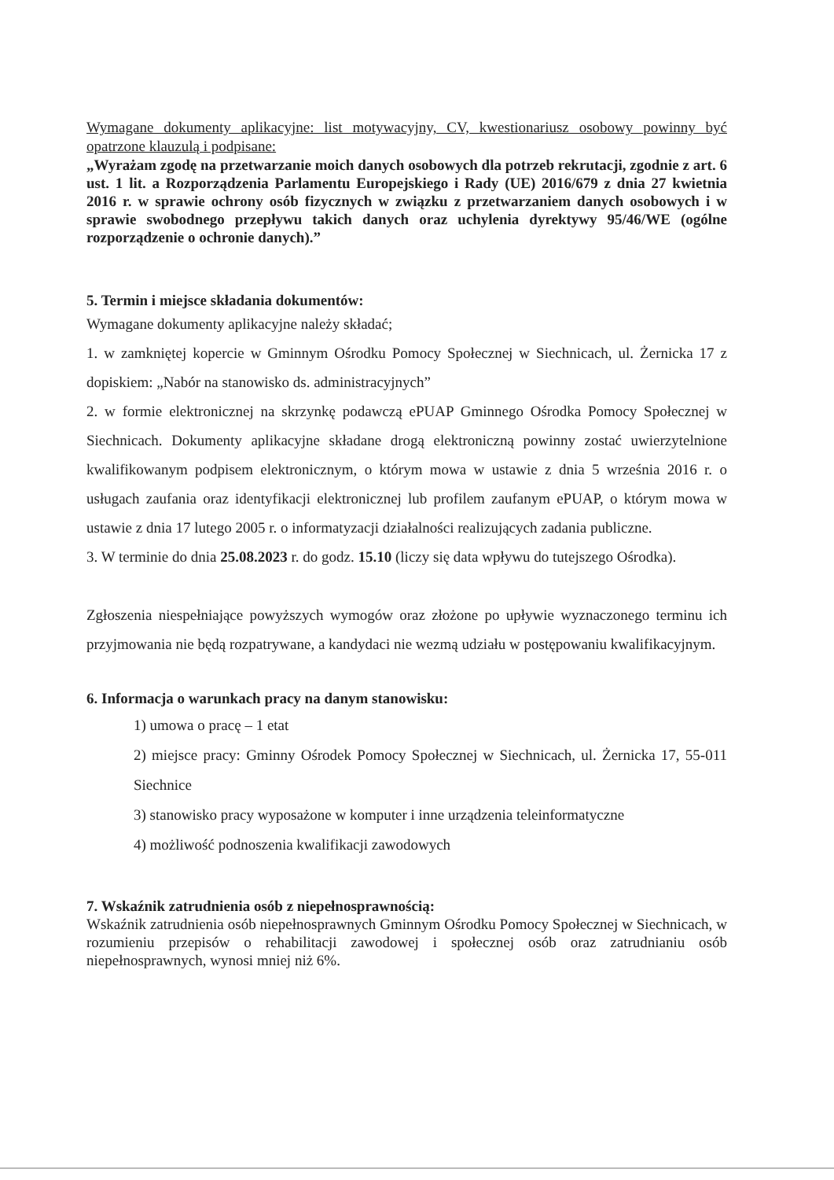Wymagane dokumenty aplikacyjne: list motywacyjny, CV, kwestionariusz osobowy powinny być opatrzone klauzulą i podpisane:
„Wyrażam zgodę na przetwarzanie moich danych osobowych dla potrzeb rekrutacji, zgodnie z art. 6 ust. 1 lit. a Rozporządzenia Parlamentu Europejskiego i Rady (UE) 2016/679 z dnia 27 kwietnia 2016 r. w sprawie ochrony osób fizycznych w związku z przetwarzaniem danych osobowych i w sprawie swobodnego przepływu takich danych oraz uchylenia dyrektywy 95/46/WE (ogólne rozporządzenie o ochronie danych).”
5. Termin i miejsce składania dokumentów:
Wymagane dokumenty aplikacyjne należy składać;
1. w zamkniętej kopercie w Gminnym Ośrodku Pomocy Społecznej w Siechnicach, ul. Żernicka 17 z dopiskiem: „Nabór na stanowisko ds. administracyjnych”
2. w formie elektronicznej na skrzynkę podawczą ePUAP Gminnego Ośrodka Pomocy Społecznej w Siechnicach. Dokumenty aplikacyjne składane drogą elektroniczną powinny zostać uwierzytelnione kwalifikowanym podpisem elektronicznym, o którym mowa w ustawie z dnia 5 września 2016 r. o usługach zaufania oraz identyfikacji elektronicznej lub profilem zaufanym ePUAP, o którym mowa w ustawie z dnia 17 lutego 2005 r. o informatyzacji działalności realizujących zadania publiczne.
3. W terminie do dnia 25.08.2023 r. do godz. 15.10 (liczy się data wpływu do tutejszego Ośrodka).
Zgłoszenia niespełniające powyższych wymogów oraz złożone po upływie wyznaczonego terminu ich przyjmowania nie będą rozpatrywane, a kandydaci nie wezmą udziału w postępowaniu kwalifikacyjnym.
6. Informacja o warunkach pracy na danym stanowisku:
1) umowa o pracę – 1 etat
2) miejsce pracy: Gminny Ośrodek Pomocy Społecznej w Siechnicach, ul. Żernicka 17, 55-011 Siechnice
3) stanowisko pracy wyposażone w komputer i inne urządzenia teleinformatyczne
4) możliwość podnoszenia kwalifikacji zawodowych
7. Wskaźnik zatrudnienia osób z niepełnosprawnością:
Wskaźnik zatrudnienia osób niepełnosprawnych Gminnym Ośrodku Pomocy Społecznej w Siechnicach, w rozumieniu przepisów o rehabilitacji zawodowej i społecznej osób oraz zatrudnianiu osób niepełnosprawnych, wynosi mniej niż 6%.